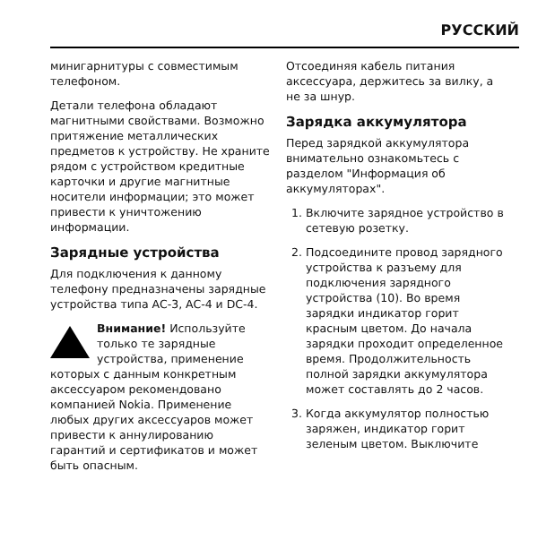РУССКИЙ
минигарнитуры с совместимым телефоном.
Детали телефона обладают магнитными свойствами. Возможно притяжение металлических предметов к устройству. Не храните рядом с устройством кредитные карточки и другие магнитные носители информации; это может привести к уничтожению информации.
Зарядные устройства
Для подключения к данному телефону предназначены зарядные устройства типа AC-3, AC-4 и DC-4.
Внимание! Используйте только те зарядные устройства, применение
которых с данным конкретным аксессуаром рекомендовано компанией Nokia. Применение любых других аксессуаров может привести к аннулированию гарантий и сертификатов и может быть опасным.
Отсоединяя кабель питания аксессуара, держитесь за вилку, а не за шнур.
Зарядка аккумулятора
Перед зарядкой аккумулятора внимательно ознакомьтесь с разделом "Информация об аккумуляторах".
1. Включите зарядное устройство в сетевую розетку.
2. Подсоедините провод зарядного устройства к разъему для подключения зарядного устройства (10). Во время зарядки индикатор горит красным цветом. До начала зарядки проходит определенное время. Продолжительность полной зарядки аккумулятора может составлять до 2 часов.
3. Когда аккумулятор полностью заряжен, индикатор горит зеленым цветом. Выключите